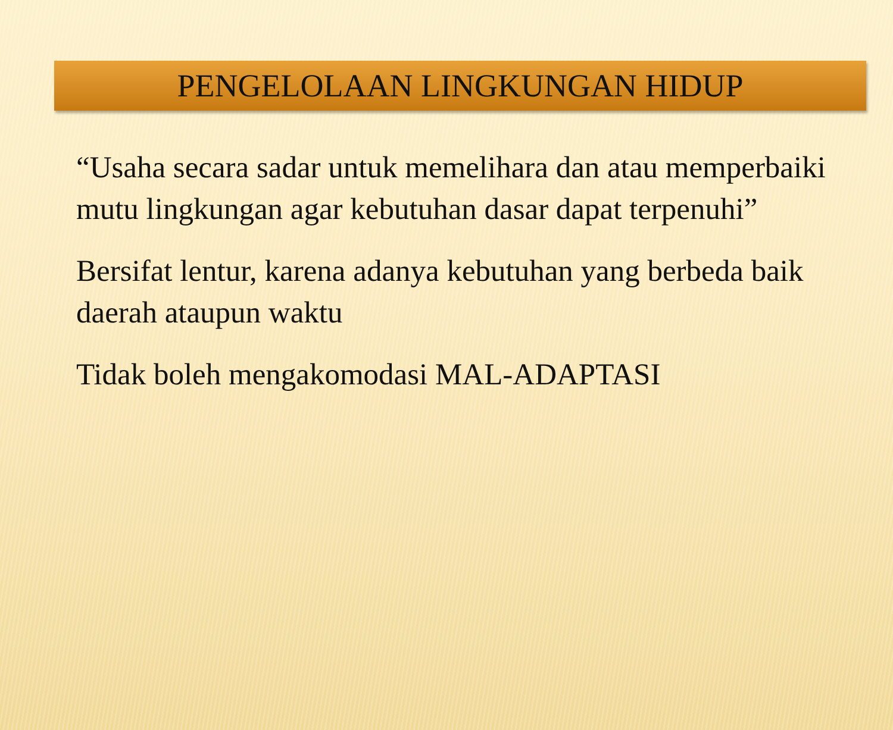PENGELOLAAN LINGKUNGAN HIDUP
“Usaha secara sadar untuk memelihara dan atau memperbaiki mutu lingkungan agar kebutuhan dasar dapat terpenuhi”
Bersifat lentur, karena adanya kebutuhan yang berbeda baik daerah ataupun waktu
Tidak boleh mengakomodasi MAL-ADAPTASI